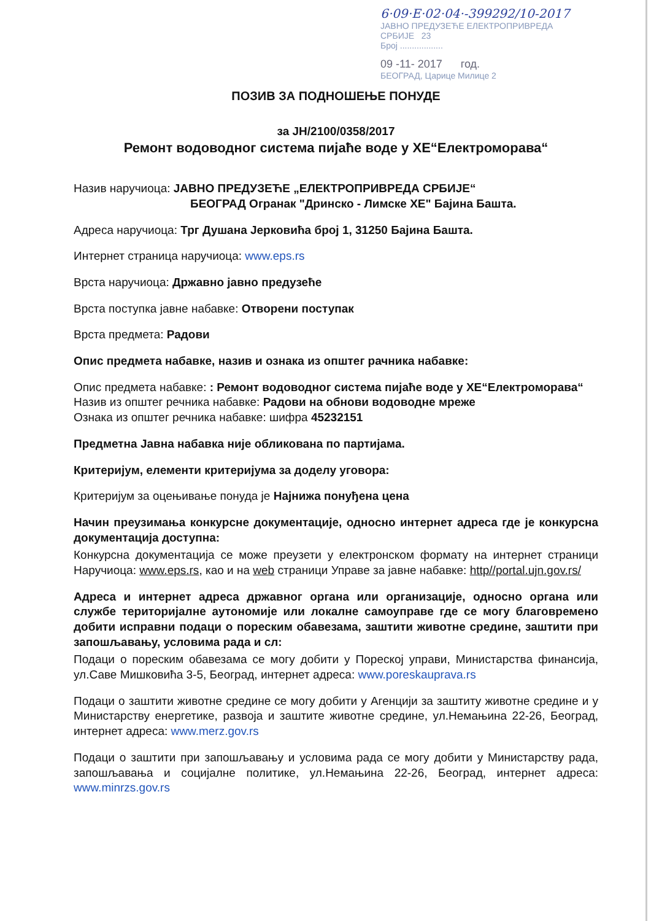6·09·E·02·04·-399292/10-2017
ЈАВНО ПРЕДУЗЕЋЕ ЕЛЕКТРОПРИВРЕДА СРБИЈЕ 23
Број ..................
09 -11- 2017 год.
БЕОГРАД, Царице Милице 2
ПОЗИВ ЗА ПОДНОШЕЊЕ ПОНУДЕ
за ЈН/2100/0358/2017
Ремонт водоводног система пијаће воде у ХЕ“Електроморава“
Назив наручиоца: ЈАВНО ПРЕДУЗЕЋЕ „ЕЛЕКТРОПРИВРЕДА СРБИЈЕ“
БЕОГРАД Огранак "Дринско - Лимске ХЕ" Бајина Башта.
Адреса наручиоца: Трг Душана Јерковића број 1, 31250 Бајина Башта.
Интернет страница наручиоца: www.eps.rs
Врста наручиоца: Државно јавно предузеће
Врста поступка јавне набавке: Отворени поступак
Врста предмета: Радови
Опис предмета набавке, назив и ознака из општег рачника набавке:
Опис предмета набавке: : Ремонт водоводног система пијаће воде у ХЕ“Електроморава“
Назив из општег речника набавке: Радови на обнови водоводне мреже
Ознака из општег речника набавке: шифра 45232151
Предметна Јавна набавка није обликована по партијама.
Критеријум, елементи критеријума за доделу уговора:
Критеријум за оцењивање понуда је Најнижа понуђена цена
Начин преузимања конкурсне документације, односно интернет адреса где је конкурсна документација доступна:
Конкурсна документација се може преузети у електронском формату на интернет страници Наручиоца: www.eps.rs, као и на web страници Управе за јавне набавке: http//portal.ujn.gov.rs/
Адреса и интернет адреса државног органа или организације, односно органа или службе територијалне аутономије или локалне самоуправе где се могу благовремено добити исправни подаци о пореским обавезама, заштити животне средине, заштити при запошљавању, условима рада и сл:
Подаци о пореским обавезама се могу добити у Пореској управи, Министарства финансија, ул.Саве Мишковића 3-5, Београд, интернет адреса: www.poreskauprava.rs
Подаци о заштити животне средине се могу добити у Агенцији за заштиту животне средине и у Министарству енергетике, развоја и заштите животне средине, ул.Немањина 22-26, Београд, интернет адреса: www.merz.gov.rs
Подаци о заштити при запошљавању и условима рада се могу добити у Министарству рада, запошљавања и социјалне политике, ул.Немањина 22-26, Београд, интернет адреса: www.minrzs.gov.rs